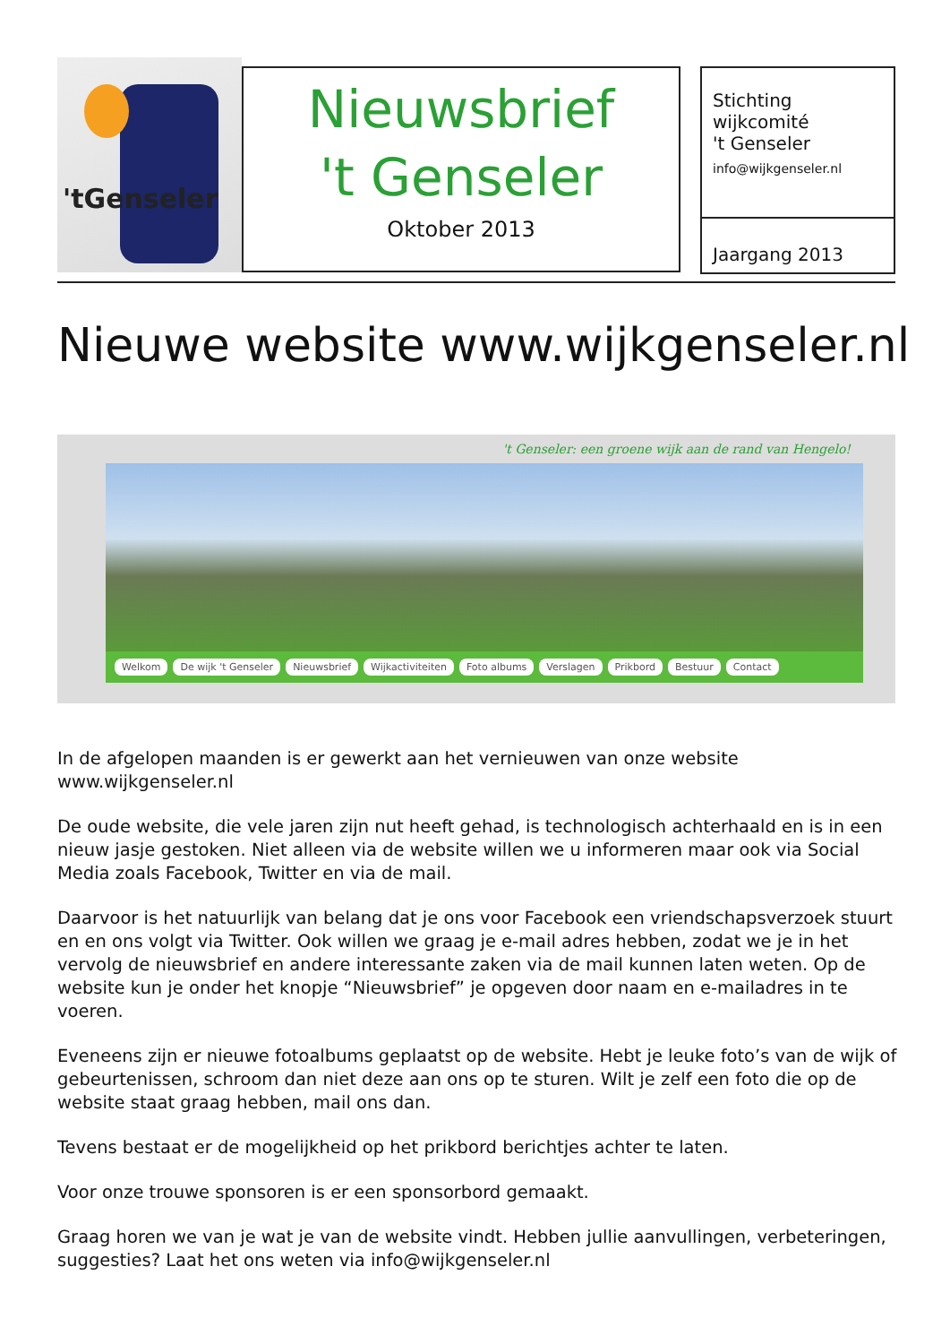'tGenseler
Nieuwsbrief
't Genseler
Oktober 2013
Stichting
wijkcomité
't Genseler
info@wijkgenseler.nl
Jaargang 2013
Nieuwe website www.wijkgenseler.nl
't Genseler: een groene wijk aan de rand van Hengelo!
Welkom De wijk 't Genseler Nieuwsbrief Wijkactiviteiten Foto albums Verslagen Prikbord Bestuur Contact
In de afgelopen maanden is er gewerkt aan het vernieuwen van onze website www.wijkgenseler.nl
De oude website, die vele jaren zijn nut heeft gehad, is technologisch achterhaald en is in een nieuw jasje gestoken. Niet alleen via de website willen we u informeren maar ook via Social Media zoals Facebook, Twitter en via de mail.
Daarvoor is het natuurlijk van belang dat je ons voor Facebook een vriendschapsverzoek stuurt en en ons volgt via Twitter. Ook willen we graag je e-mail adres hebben, zodat we je in het vervolg de nieuwsbrief en andere interessante zaken via de mail kunnen laten weten. Op de website kun je onder het knopje “Nieuwsbrief” je opgeven door naam en e-mailadres in te voeren.
Eveneens zijn er nieuwe fotoalbums geplaatst op de website. Hebt je leuke foto’s van de wijk of gebeurtenissen, schroom dan niet deze aan ons op te sturen. Wilt je zelf een foto die op de website staat graag hebben, mail ons dan.
Tevens bestaat er de mogelijkheid op het prikbord berichtjes achter te laten.
Voor onze trouwe sponsoren is er een sponsorbord gemaakt.
Graag horen we van je wat je van de website vindt. Hebben jullie aanvullingen, verbeteringen, suggesties? Laat het ons weten via info@wijkgenseler.nl